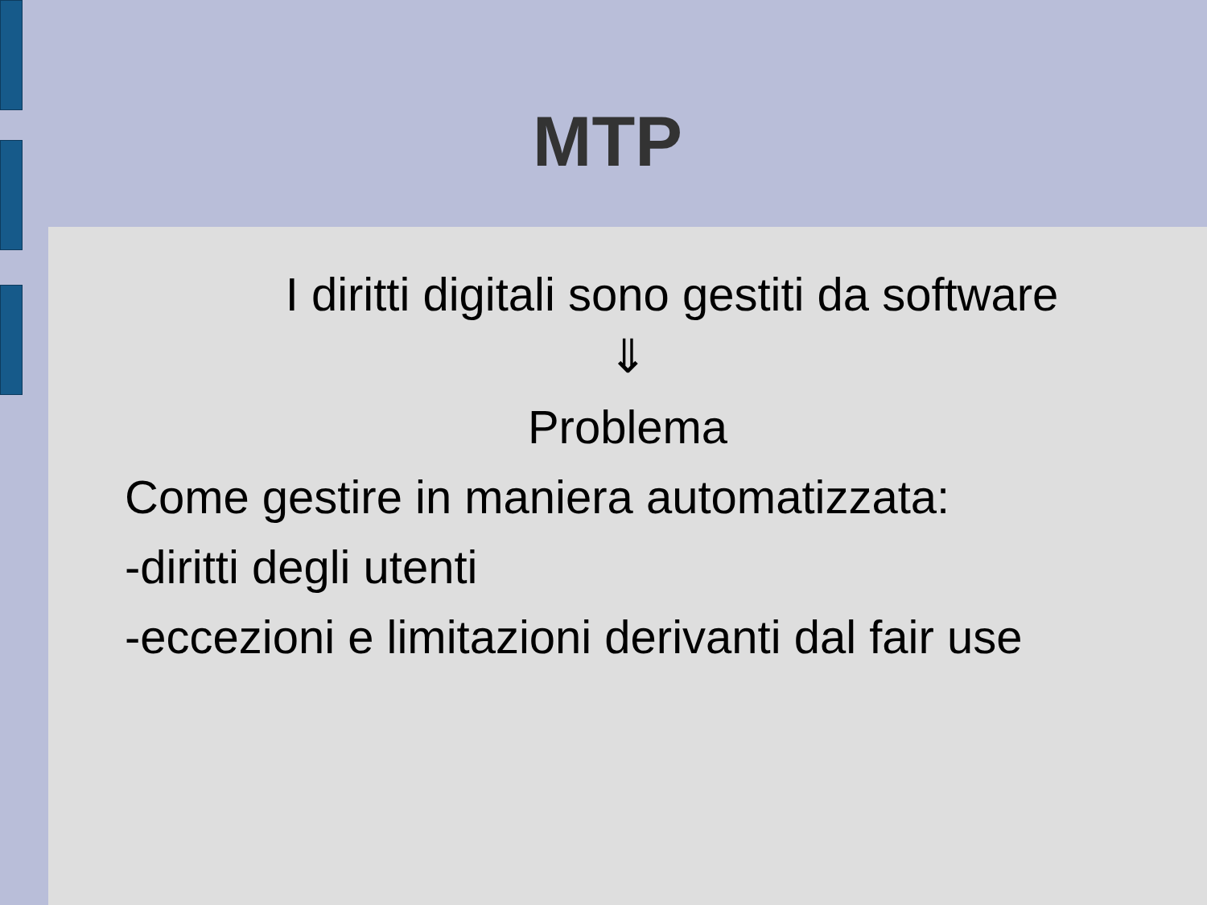MTP
I diritti digitali sono gestiti da software
⇓
Problema
Come gestire in maniera automatizzata:
-diritti degli utenti
-eccezioni e limitazioni derivanti dal fair use